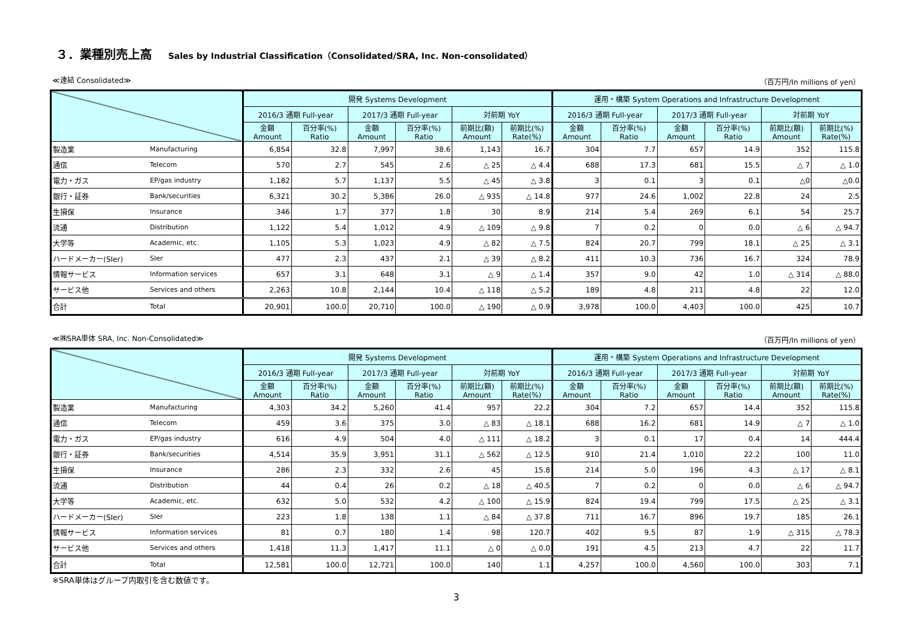３．業種別売上高 Sales by Industrial Classification（Consolidated/SRA, Inc. Non-consolidated）
≪連結 Consolidated≫ （百万円/In millions of yen）
| | | 開発 Systems Development | | | | | | 運用・構築 System Operations and Infrastructure Development | | | | | |
| --- | --- | --- | --- | --- | --- | --- | --- | --- | --- | --- | --- | --- | --- |
| | | 2016/3 通期 Full-year | | 2017/3 通期 Full-year | | 対前期 YoY | | 2016/3 通期 Full-year | | 2017/3 通期 Full-year | | 対前期 YoY | |
| | | 金額 Amount | 百分率(%) Ratio | 金額 Amount | 百分率(%) Ratio | 前期比(額) Amount | 前期比(%) Rate(%) | 金額 Amount | 百分率(%) Ratio | 金額 Amount | 百分率(%) Ratio | 前期比(額) Amount | 前期比(%) Rate(%) |
| 製造業 | Manufacturing | 6,854 | 32.8 | 7,997 | 38.6 | 1,143 | 16.7 | 304 | 7.7 | 657 | 14.9 | 352 | 115.8 |
| 通信 | Telecom | 570 | 2.7 | 545 | 2.6 | △ 25 | △ 4.4 | 688 | 17.3 | 681 | 15.5 | △ 7 | △ 1.0 |
| 電力・ガス | EP/gas industry | 1,182 | 5.7 | 1,137 | 5.5 | △ 45 | △ 3.8 | 3 | 0.1 | 3 | 0.1 | △0 | △0.0 |
| 銀行・証券 | Bank/securities | 6,321 | 30.2 | 5,386 | 26.0 | △ 935 | △ 14.8 | 977 | 24.6 | 1,002 | 22.8 | 24 | 2.5 |
| 生損保 | Insurance | 346 | 1.7 | 377 | 1.8 | 30 | 8.9 | 214 | 5.4 | 269 | 6.1 | 54 | 25.7 |
| 流通 | Distribution | 1,122 | 5.4 | 1,012 | 4.9 | △ 109 | △ 9.8 | 7 | 0.2 | 0 | 0.0 | △ 6 | △ 94.7 |
| 大学等 | Academic, etc. | 1,105 | 5.3 | 1,023 | 4.9 | △ 82 | △ 7.5 | 824 | 20.7 | 799 | 18.1 | △ 25 | △ 3.1 |
| ハードメーカー(SIer) | SIer | 477 | 2.3 | 437 | 2.1 | △ 39 | △ 8.2 | 411 | 10.3 | 736 | 16.7 | 324 | 78.9 |
| 情報サービス | Information services | 657 | 3.1 | 648 | 3.1 | △ 9 | △ 1.4 | 357 | 9.0 | 42 | 1.0 | △ 314 | △ 88.0 |
| サービス他 | Services and others | 2,263 | 10.8 | 2,144 | 10.4 | △ 118 | △ 5.2 | 189 | 4.8 | 211 | 4.8 | 22 | 12.0 |
| 合計 | Total | 20,901 | 100.0 | 20,710 | 100.0 | △ 190 | △ 0.9 | 3,978 | 100.0 | 4,403 | 100.0 | 425 | 10.7 |
≪㈱SRA単体 SRA, Inc. Non-Consolidated≫ （百万円/In millions of yen）
| | | 開発 Systems Development | | | | | | 運用・構築 System Operations and Infrastructure Development | | | | | |
| --- | --- | --- | --- | --- | --- | --- | --- | --- | --- | --- | --- | --- | --- |
| | | 2016/3 通期 Full-year | | 2017/3 通期 Full-year | | 対前期 YoY | | 2016/3 通期 Full-year | | 2017/3 通期 Full-year | | 対前期 YoY | |
| | | 金額 Amount | 百分率(%) Ratio | 金額 Amount | 百分率(%) Ratio | 前期比(額) Amount | 前期比(%) Rate(%) | 金額 Amount | 百分率(%) Ratio | 金額 Amount | 百分率(%) Ratio | 前期比(額) Amount | 前期比(%) Rate(%) |
| 製造業 | Manufacturing | 4,303 | 34.2 | 5,260 | 41.4 | 957 | 22.2 | 304 | 7.2 | 657 | 14.4 | 352 | 115.8 |
| 通信 | Telecom | 459 | 3.6 | 375 | 3.0 | △ 83 | △ 18.1 | 688 | 16.2 | 681 | 14.9 | △ 7 | △ 1.0 |
| 電力・ガス | EP/gas industry | 616 | 4.9 | 504 | 4.0 | △ 111 | △ 18.2 | 3 | 0.1 | 17 | 0.4 | 14 | 444.4 |
| 銀行・証券 | Bank/securities | 4,514 | 35.9 | 3,951 | 31.1 | △ 562 | △ 12.5 | 910 | 21.4 | 1,010 | 22.2 | 100 | 11.0 |
| 生損保 | Insurance | 286 | 2.3 | 332 | 2.6 | 45 | 15.8 | 214 | 5.0 | 196 | 4.3 | △ 17 | △ 8.1 |
| 流通 | Distribution | 44 | 0.4 | 26 | 0.2 | △ 18 | △ 40.5 | 7 | 0.2 | 0 | 0.0 | △ 6 | △ 94.7 |
| 大学等 | Academic, etc. | 632 | 5.0 | 532 | 4.2 | △ 100 | △ 15.9 | 824 | 19.4 | 799 | 17.5 | △ 25 | △ 3.1 |
| ハードメーカー(SIer) | SIer | 223 | 1.8 | 138 | 1.1 | △ 84 | △ 37.8 | 711 | 16.7 | 896 | 19.7 | 185 | 26.1 |
| 情報サービス | Information services | 81 | 0.7 | 180 | 1.4 | 98 | 120.7 | 402 | 9.5 | 87 | 1.9 | △ 315 | △ 78.3 |
| サービス他 | Services and others | 1,418 | 11.3 | 1,417 | 11.1 | △ 0 | △ 0.0 | 191 | 4.5 | 213 | 4.7 | 22 | 11.7 |
| 合計 | Total | 12,581 | 100.0 | 12,721 | 100.0 | 140 | 1.1 | 4,257 | 100.0 | 4,560 | 100.0 | 303 | 7.1 |
※SRA単体はグループ内取引を含む数値です。
3